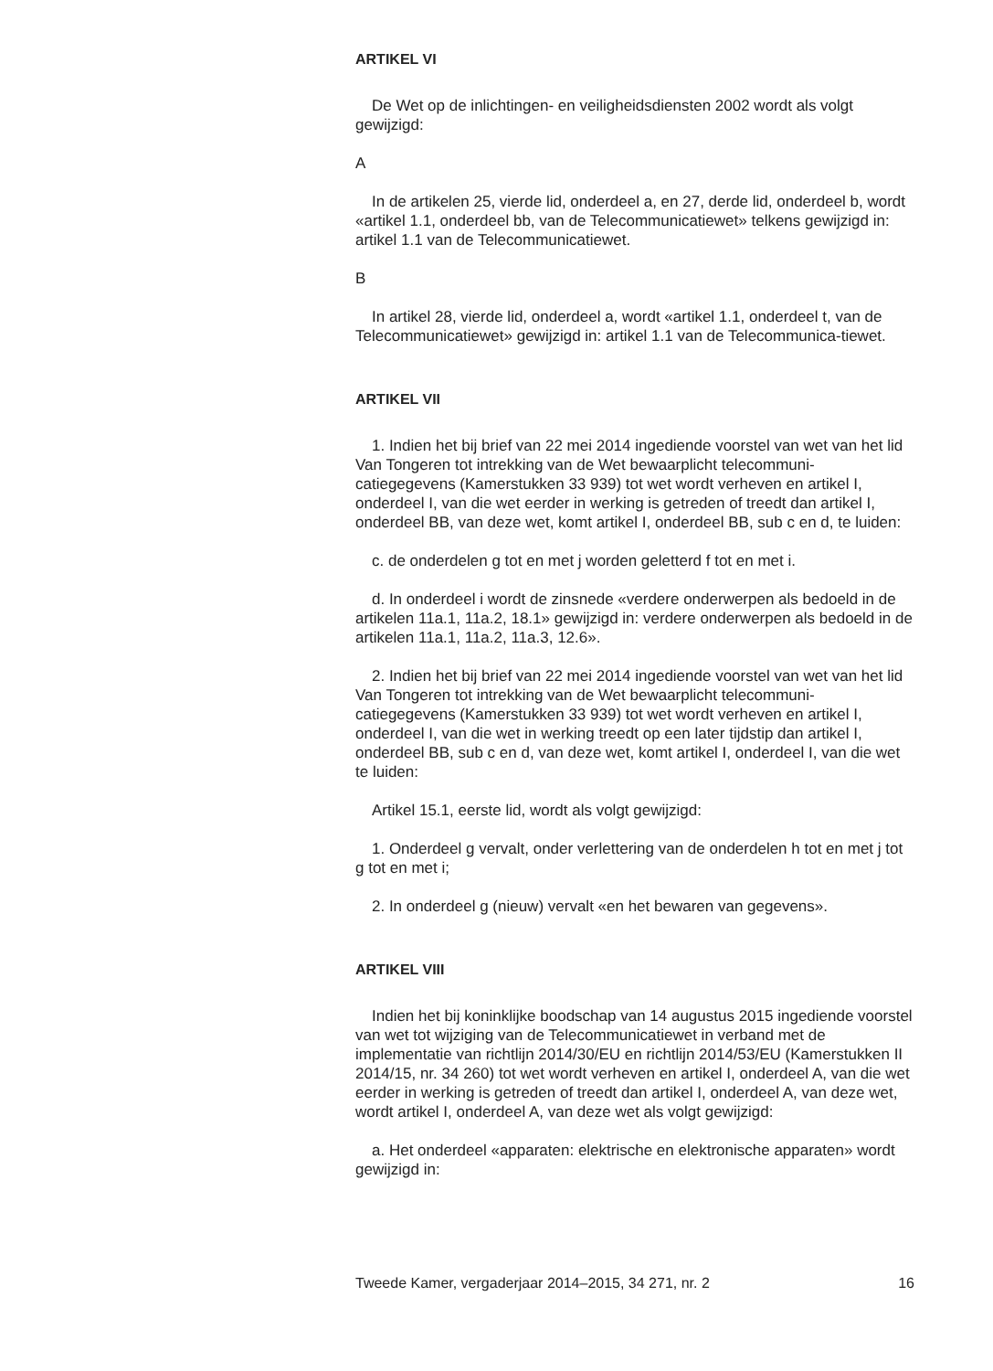ARTIKEL VI
De Wet op de inlichtingen- en veiligheidsdiensten 2002 wordt als volgt gewijzigd:
A
In de artikelen 25, vierde lid, onderdeel a, en 27, derde lid, onderdeel b, wordt «artikel 1.1, onderdeel bb, van de Telecommunicatiewet» telkens gewijzigd in: artikel 1.1 van de Telecommunicatiewet.
B
In artikel 28, vierde lid, onderdeel a, wordt «artikel 1.1, onderdeel t, van de Telecommunicatiewet» gewijzigd in: artikel 1.1 van de Telecommunica-tiewet.
ARTIKEL VII
1. Indien het bij brief van 22 mei 2014 ingediende voorstel van wet van het lid Van Tongeren tot intrekking van de Wet bewaarplicht telecommuni-catiegegevens (Kamerstukken 33 939) tot wet wordt verheven en artikel I, onderdeel I, van die wet eerder in werking is getreden of treedt dan artikel I, onderdeel BB, van deze wet, komt artikel I, onderdeel BB, sub c en d, te luiden:
c. de onderdelen g tot en met j worden geletterd f tot en met i.
d. In onderdeel i wordt de zinsnede «verdere onderwerpen als bedoeld in de artikelen 11a.1, 11a.2, 18.1» gewijzigd in: verdere onderwerpen als bedoeld in de artikelen 11a.1, 11a.2, 11a.3, 12.6».
2. Indien het bij brief van 22 mei 2014 ingediende voorstel van wet van het lid Van Tongeren tot intrekking van de Wet bewaarplicht telecommuni-catiegegevens (Kamerstukken 33 939) tot wet wordt verheven en artikel I, onderdeel I, van die wet in werking treedt op een later tijdstip dan artikel I, onderdeel BB, sub c en d, van deze wet, komt artikel I, onderdeel I, van die wet te luiden:
Artikel 15.1, eerste lid, wordt als volgt gewijzigd:
1. Onderdeel g vervalt, onder verlettering van de onderdelen h tot en met j tot g tot en met i;
2. In onderdeel g (nieuw) vervalt «en het bewaren van gegevens».
ARTIKEL VIII
Indien het bij koninklijke boodschap van 14 augustus 2015 ingediende voorstel van wet tot wijziging van de Telecommunicatiewet in verband met de implementatie van richtlijn 2014/30/EU en richtlijn 2014/53/EU (Kamerstukken II 2014/15, nr. 34 260) tot wet wordt verheven en artikel I, onderdeel A, van die wet eerder in werking is getreden of treedt dan artikel I, onderdeel A, van deze wet, wordt artikel I, onderdeel A, van deze wet als volgt gewijzigd:
a. Het onderdeel «apparaten: elektrische en elektronische apparaten» wordt gewijzigd in:
Tweede Kamer, vergaderjaar 2014–2015, 34 271, nr. 2 16